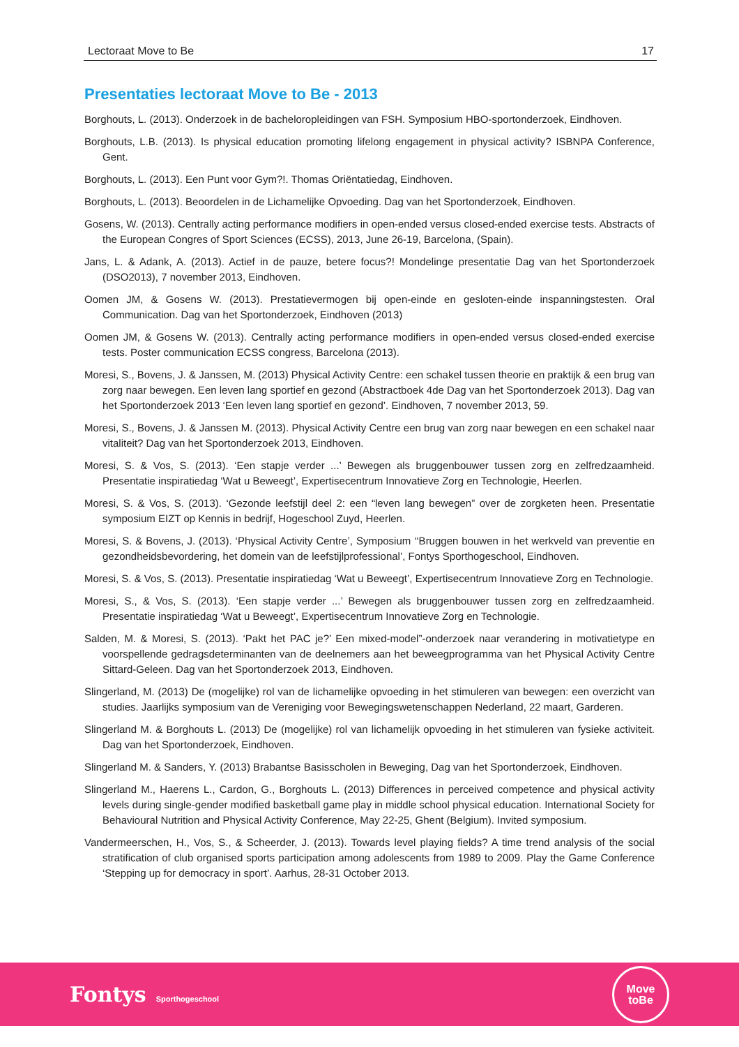Lectoraat Move to Be 17
Presentaties lectoraat Move to Be - 2013
Borghouts, L. (2013). Onderzoek in de bacheloropleidingen van FSH. Symposium HBO-sportonderzoek, Eindhoven.
Borghouts, L.B. (2013). Is physical education promoting lifelong engagement in physical activity? ISBNPA Conference, Gent.
Borghouts, L. (2013). Een Punt voor Gym?!. Thomas Oriëntatiedag, Eindhoven.
Borghouts, L. (2013). Beoordelen in de Lichamelijke Opvoeding. Dag van het Sportonderzoek, Eindhoven.
Gosens, W. (2013). Centrally acting performance modifiers in open-ended versus closed-ended exercise tests. Abstracts of the European Congres of Sport Sciences (ECSS), 2013, June 26-19, Barcelona, (Spain).
Jans, L. & Adank, A. (2013). Actief in de pauze, betere focus?! Mondelinge presentatie Dag van het Sportonderzoek (DSO2013), 7 november 2013, Eindhoven.
Oomen JM, & Gosens W. (2013). Prestatievermogen bij open-einde en gesloten-einde inspanningstesten. Oral Communication. Dag van het Sportonderzoek, Eindhoven (2013)
Oomen JM, & Gosens W. (2013). Centrally acting performance modifiers in open-ended versus closed-ended exercise tests. Poster communication ECSS congress, Barcelona (2013).
Moresi, S., Bovens, J. & Janssen, M. (2013) Physical Activity Centre: een schakel tussen theorie en praktijk & een brug van zorg naar bewegen. Een leven lang sportief en gezond (Abstractboek 4de Dag van het Sportonderzoek 2013). Dag van het Sportonderzoek 2013 ‘Een leven lang sportief en gezond’. Eindhoven, 7 november 2013, 59.
Moresi, S., Bovens, J. & Janssen M. (2013). Physical Activity Centre een brug van zorg naar bewegen en een schakel naar vitaliteit? Dag van het Sportonderzoek 2013, Eindhoven.
Moresi, S. & Vos, S. (2013). ‘Een stapje verder ...’ Bewegen als bruggenbouwer tussen zorg en zelfredzaamheid. Presentatie inspiratiedag ‘Wat u Beweegt’, Expertisecentrum Innovatieve Zorg en Technologie, Heerlen.
Moresi, S. & Vos, S. (2013). ‘Gezonde leefstijl deel 2: een “leven lang bewegen” over de zorgketen heen. Presentatie symposium EIZT op Kennis in bedrijf, Hogeschool Zuyd, Heerlen.
Moresi, S. & Bovens, J. (2013). ‘Physical Activity Centre’, Symposium ‘‘Bruggen bouwen in het werkveld van preventie en gezondheidsbevordering, het domein van de leefstijlprofessional’, Fontys Sporthogeschool, Eindhoven.
Moresi, S. & Vos, S. (2013). Presentatie inspiratiedag ‘Wat u Beweegt’, Expertisecentrum Innovatieve Zorg en Technologie.
Moresi, S., & Vos, S. (2013). ‘Een stapje verder ...’ Bewegen als bruggenbouwer tussen zorg en zelfredzaamheid. Presentatie inspiratiedag ‘Wat u Beweegt’, Expertisecentrum Innovatieve Zorg en Technologie.
Salden, M. & Moresi, S. (2013). ‘Pakt het PAC je?’ Een mixed-model”-onderzoek naar verandering in motivatietype en voorspellende gedragsdeterminanten van de deelnemers aan het beweegprogramma van het Physical Activity Centre Sittard-Geleen. Dag van het Sportonderzoek 2013, Eindhoven.
Slingerland, M. (2013) De (mogelijke) rol van de lichamelijke opvoeding in het stimuleren van bewegen: een overzicht van studies. Jaarlijks symposium van de Vereniging voor Bewegingswetenschappen Nederland, 22 maart, Garderen.
Slingerland M. & Borghouts L. (2013) De (mogelijke) rol van lichamelijk opvoeding in het stimuleren van fysieke activiteit. Dag van het Sportonderzoek, Eindhoven.
Slingerland M. & Sanders, Y. (2013) Brabantse Basisscholen in Beweging, Dag van het Sportonderzoek, Eindhoven.
Slingerland M., Haerens L., Cardon, G., Borghouts L. (2013) Differences in perceived competence and physical activity levels during single-gender modified basketball game play in middle school physical education. International Society for Behavioural Nutrition and Physical Activity Conference, May 22-25, Ghent (Belgium). Invited symposium.
Vandermeerschen, H., Vos, S., & Scheerder, J. (2013). Towards level playing fields? A time trend analysis of the social stratification of club organised sports participation among adolescents from 1989 to 2009. Play the Game Conference ‘Stepping up for democracy in sport’. Aarhus, 28-31 October 2013.
Fontys Sporthogeschool
Move
toBe